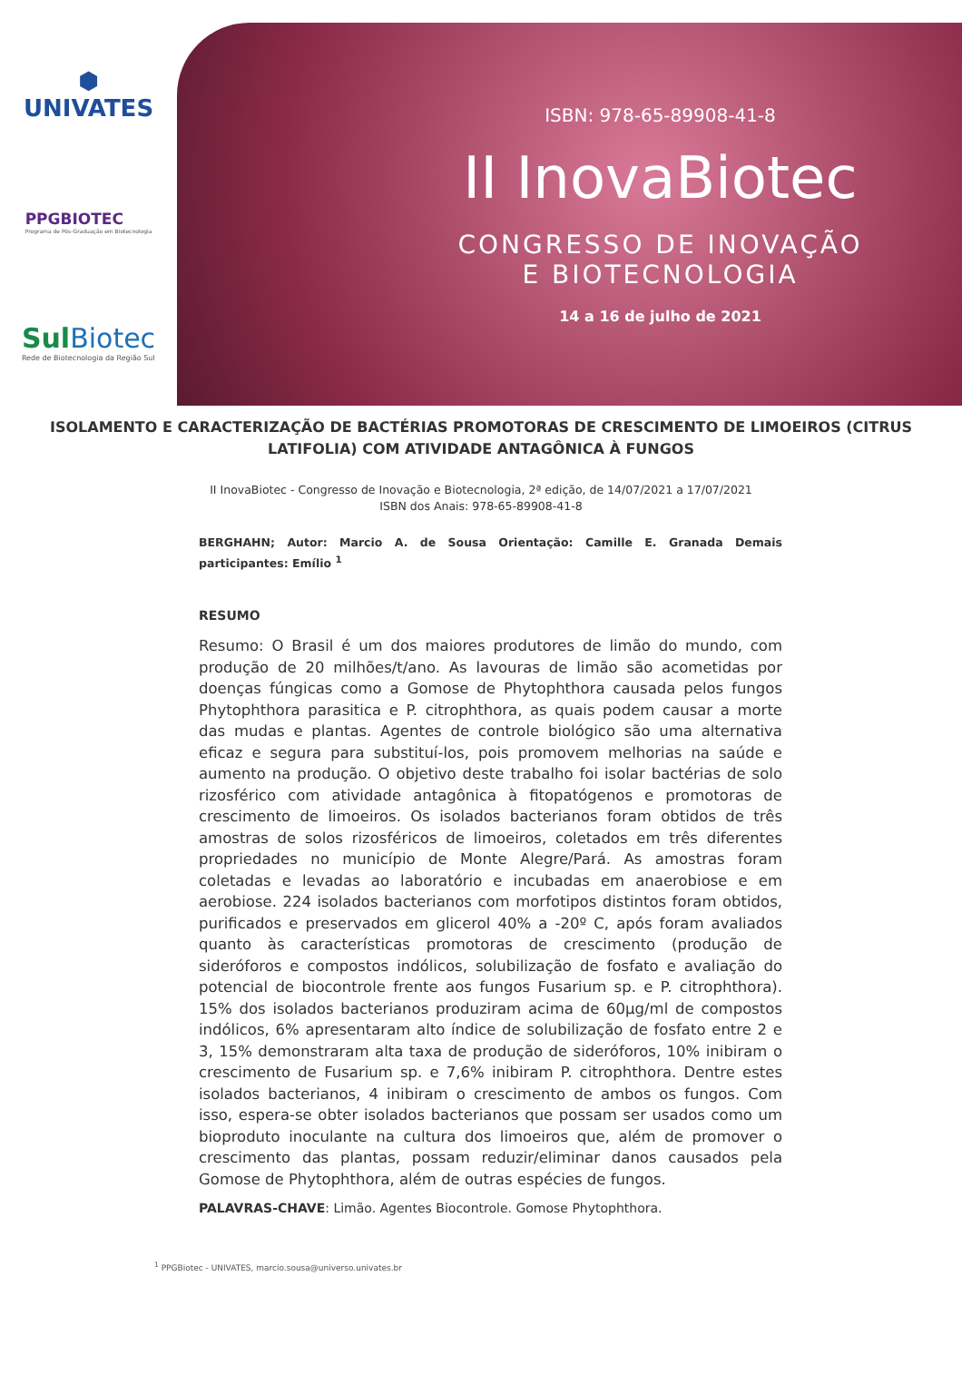⬢
UNIVATES
PPGBIOTEC
Programa de Pós-Graduação em Biotecnologia
SulBiotec
Rede de Biotecnologia da Região Sul
ISBN: 978-65-89908-41-8
II InovaBiotec
CONGRESSO DE INOVAÇÃO
E BIOTECNOLOGIA
14 a 16 de julho de 2021
ISOLAMENTO E CARACTERIZAÇÃO DE BACTÉRIAS PROMOTORAS DE CRESCIMENTO DE LIMOEIROS (CITRUS LATIFOLIA) COM ATIVIDADE ANTAGÔNICA À FUNGOS
II InovaBiotec - Congresso de Inovação e Biotecnologia, 2ª edição, de 14/07/2021 a 17/07/2021
ISBN dos Anais: 978-65-89908-41-8
BERGHAHN; Autor: Marcio A. de Sousa Orientação: Camille E. Granada Demais participantes: Emílio <sup>1</sup>
RESUMO
Resumo: O Brasil é um dos maiores produtores de limão do mundo, com produção de 20 milhões/t/ano. As lavouras de limão são acometidas por doenças fúngicas como a Gomose de Phytophthora causada pelos fungos Phytophthora parasitica e P. citrophthora, as quais podem causar a morte das mudas e plantas. Agentes de controle biológico são uma alternativa eficaz e segura para substituí-los, pois promovem melhorias na saúde e aumento na produção. O objetivo deste trabalho foi isolar bactérias de solo rizosférico com atividade antagônica à fitopatógenos e promotoras de crescimento de limoeiros. Os isolados bacterianos foram obtidos de três amostras de solos rizosféricos de limoeiros, coletados em três diferentes propriedades no município de Monte Alegre/Pará. As amostras foram coletadas e levadas ao laboratório e incubadas em anaerobiose e em aerobiose. 224 isolados bacterianos com morfotipos distintos foram obtidos, purificados e preservados em glicerol 40% a -20º C, após foram avaliados quanto às características promotoras de crescimento (produção de sideróforos e compostos indólicos, solubilização de fosfato e avaliação do potencial de biocontrole frente aos fungos Fusarium sp. e P. citrophthora). 15% dos isolados bacterianos produziram acima de 60µg/ml de compostos indólicos, 6% apresentaram alto índice de solubilização de fosfato entre 2 e 3, 15% demonstraram alta taxa de produção de sideróforos, 10% inibiram o crescimento de Fusarium sp. e 7,6% inibiram P. citrophthora. Dentre estes isolados bacterianos, 4 inibiram o crescimento de ambos os fungos. Com isso, espera-se obter isolados bacterianos que possam ser usados como um bioproduto inoculante na cultura dos limoeiros que, além de promover o crescimento das plantas, possam reduzir/eliminar danos causados pela Gomose de Phytophthora, além de outras espécies de fungos.
PALAVRAS-CHAVE: Limão. Agentes Biocontrole. Gomose Phytophthora.
<sup>1</sup> PPGBiotec - UNIVATES, marcio.sousa@universo.univates.br